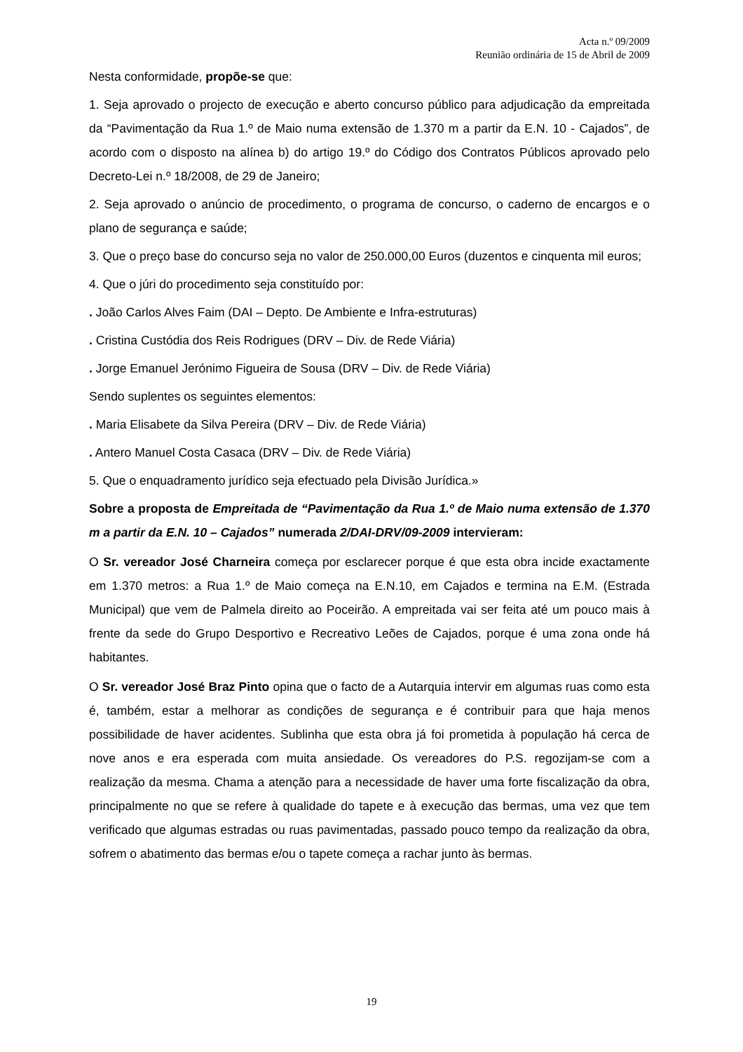Acta n.º 09/2009
Reunião ordinária de 15 de Abril de 2009
Nesta conformidade, propõe-se que:
1. Seja aprovado o projecto de execução e aberto concurso público para adjudicação da empreitada da “Pavimentação da Rua 1.º de Maio numa extensão de 1.370 m a partir da E.N. 10 - Cajados”, de acordo com o disposto na alínea b) do artigo 19.º do Código dos Contratos Públicos aprovado pelo Decreto-Lei n.º 18/2008, de 29 de Janeiro;
2. Seja aprovado o anúncio de procedimento, o programa de concurso, o caderno de encargos e o plano de segurança e saúde;
3. Que o preço base do concurso seja no valor de 250.000,00 Euros (duzentos e cinquenta mil euros;
4. Que o júri do procedimento seja constituído por:
. João Carlos Alves Faim (DAI – Depto. De Ambiente e Infra-estruturas)
. Cristina Custódia dos Reis Rodrigues (DRV – Div. de Rede Viária)
. Jorge Emanuel Jerónimo Figueira de Sousa (DRV – Div. de Rede Viária)
Sendo suplentes os seguintes elementos:
. Maria Elisabete da Silva Pereira (DRV – Div. de Rede Viária)
. Antero Manuel Costa Casaca (DRV – Div. de Rede Viária)
5. Que o enquadramento jurídico seja efectuado pela Divisão Jurídica.»
Sobre a proposta de Empreitada de “Pavimentação da Rua 1.º de Maio numa extensão de 1.370 m a partir da E.N. 10 – Cajados” numerada 2/DAI-DRV/09-2009 intervieram:
O Sr. vereador José Charneira começa por esclarecer porque é que esta obra incide exactamente em 1.370 metros: a Rua 1.º de Maio começa na E.N.10, em Cajados e termina na E.M. (Estrada Municipal) que vem de Palmela direito ao Poceirão. A empreitada vai ser feita até um pouco mais à frente da sede do Grupo Desportivo e Recreativo Leões de Cajados, porque é uma zona onde há habitantes.
O Sr. vereador José Braz Pinto opina que o facto de a Autarquia intervir em algumas ruas como esta é, também, estar a melhorar as condições de segurança e é contribuir para que haja menos possibilidade de haver acidentes. Sublinha que esta obra já foi prometida à população há cerca de nove anos e era esperada com muita ansiedade. Os vereadores do P.S. regozijam-se com a realização da mesma. Chama a atenção para a necessidade de haver uma forte fiscalização da obra, principalmente no que se refere à qualidade do tapete e à execução das bermas, uma vez que tem verificado que algumas estradas ou ruas pavimentadas, passado pouco tempo da realização da obra, sofrem o abatimento das bermas e/ou o tapete começa a rachar junto às bermas.
19